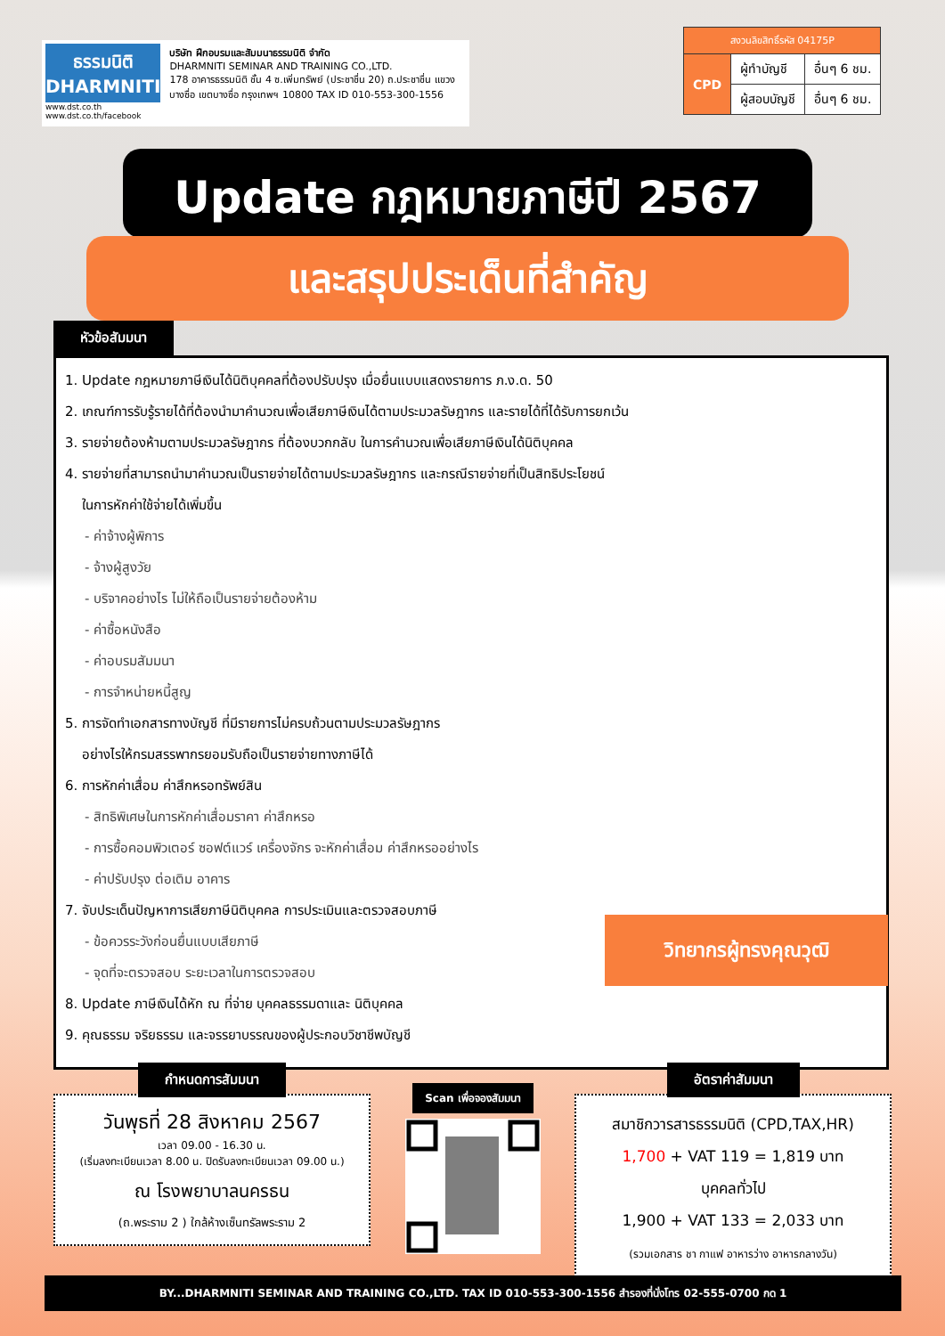ธรรมนิติ
DHARMNITI
www.dst.co.th
www.dst.co.th/facebook
บริษัท ฝึกอบรมและสัมมนาธรรมนิติ จำกัด
DHARMNITI SEMINAR AND TRAINING CO.,LTD.
178 อาคารธรรมนิติ ชั้น 4 ซ.เพิ่มทรัพย์ (ประชาชื่น 20) ถ.ประชาชื่น แขวงบางซื่อ เขตบางซื่อ กรุงเทพฯ 10800 TAX ID 010-553-300-1556
| สงวนลิขสิทธิ์รหัส 04175P | | |
| CPD | ผู้ทำบัญชี | อื่นๆ 6 ชม. |
| | ผู้สอบบัญชี | อื่นๆ 6 ชม. |
Update กฎหมายภาษีปี 2567
และสรุปประเด็นที่สำคัญ
หัวข้อสัมมนา
1. Update กฎหมายภาษีเงินได้นิติบุคคลที่ต้องปรับปรุง เมื่อยื่นแบบแสดงรายการ ภ.ง.ด. 50
2. เกณฑ์การรับรู้รายได้ที่ต้องนำมาคำนวณเพื่อเสียภาษีเงินได้ตามประมวลรัษฎากร และรายได้ที่ได้รับการยกเว้น
3. รายจ่ายต้องห้ามตามประมวลรัษฎากร ที่ต้องบวกกลับ ในการคำนวณเพื่อเสียภาษีเงินได้นิติบุคคล
4. รายจ่ายที่สามารถนำมาคำนวณเป็นรายจ่ายได้ตามประมวลรัษฎากร และกรณีรายจ่ายที่เป็นสิทธิประโยชน์
ในการหักค่าใช้จ่ายได้เพิ่มขึ้น
- ค่าจ้างผู้พิการ
- จ้างผู้สูงวัย
- บริจาคอย่างไร ไม่ให้ถือเป็นรายจ่ายต้องห้าม
- ค่าซื้อหนังสือ
- ค่าอบรมสัมมนา
- การจำหน่ายหนี้สูญ
5. การจัดทำเอกสารทางบัญชี ที่มีรายการไม่ครบถ้วนตามประมวลรัษฎากร
อย่างไรให้กรมสรรพากรยอมรับถือเป็นรายจ่ายทางภาษีได้
6. การหักค่าเสื่อม ค่าสึกหรอทรัพย์สิน
- สิทธิพิเศษในการหักค่าเสื่อมราคา ค่าสึกหรอ
- การซื้อคอมพิวเตอร์ ซอฟต์แวร์ เครื่องจักร จะหักค่าเสื่อม ค่าสึกหรออย่างไร
- ค่าปรับปรุง ต่อเติม อาคาร
7. จับประเด็นปัญหาการเสียภาษีนิติบุคคล การประเมินและตรวจสอบภาษี
- ข้อควรระวังก่อนยื่นแบบเสียภาษี
- จุดที่จะตรวจสอบ ระยะเวลาในการตรวจสอบ
8. Update ภาษีเงินได้หัก ณ ที่จ่าย บุคคลธรรมดาและ นิติบุคคล
9. คุณธรรม จริยธรรม และจรรยาบรรณของผู้ประกอบวิชาชีพบัญชี
วิทยากรผู้ทรงคุณวุฒิ
กำหนดการสัมมนา
วันพุธที่ 28 สิงหาคม 2567
เวลา 09.00 - 16.30 น.
(เริ่มลงทะเบียนเวลา 8.00 น. ปิดรับลงทะเบียนเวลา 09.00 น.)
ณ โรงพยาบาลนครธน
(ถ.พระราม 2 ) ใกล้ห้างเซ็นทรัลพระราม 2
Scan เพื่อจองสัมมนา
อัตราค่าสัมมนา
สมาชิกวารสารธรรมนิติ (CPD,TAX,HR)
1,700 + VAT 119 = 1,819 บาท
บุคคลทั่วไป
1,900 + VAT 133 = 2,033 บาท
(รวมเอกสาร ชา กาแฟ อาหารว่าง อาหารกลางวัน)
BY...DHARMNITI SEMINAR AND TRAINING CO.,LTD. TAX ID 010-553-300-1556 สำรองที่นั่งโทร 02-555-0700 กด 1